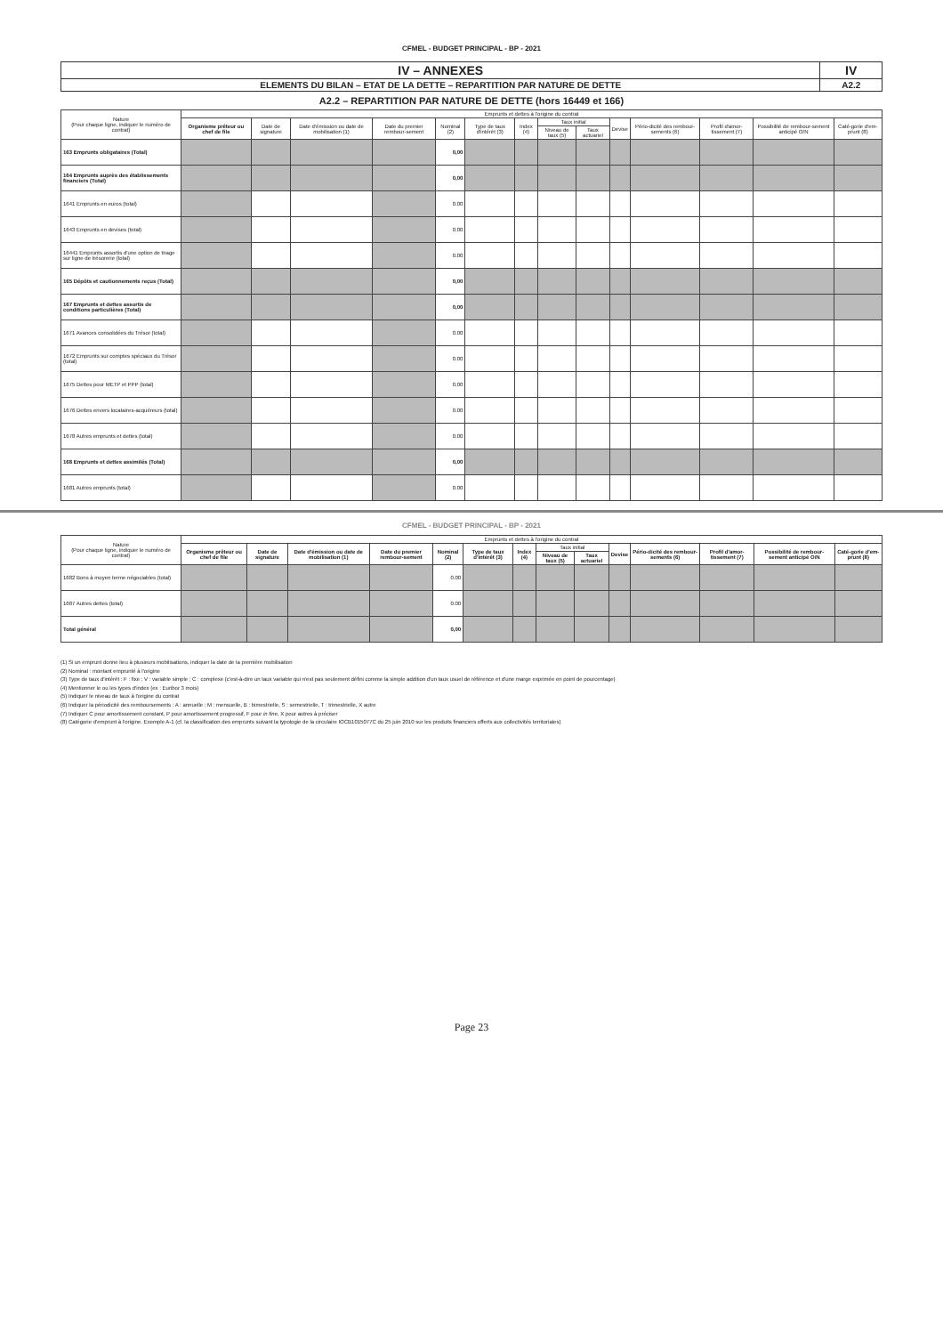CFMEL - BUDGET PRINCIPAL - BP - 2021
| IV – ANNEXES | IV |
| ELEMENTS DU BILAN – ETAT DE LA DETTE – REPARTITION PAR NATURE DE DETTE | A2.2 |
A2.2 – REPARTITION PAR NATURE DE DETTE (hors 16449 et 166)
| Nature (Pour chaque ligne, indiquer le numéro de contrat) | Emprunts et dettes à l'origine du contrat | | | | | | | | | | | | | |
| --- | --- | --- | --- | --- | --- | --- | --- | --- | --- | --- | --- | --- | --- | --- |
| | Organisme prêteur ou chef de file | Date de signature | Date d'émission ou date de mobilisation (1) | Date du premier rembour-sement | Nominal (2) | Type de taux d'intérêt (3) | Index (4) | Taux initial | | Devise | Pério-dicité des rembour-sements (6) | Profil d'amor-tissement (7) | Possibilité de rembour-sement anticipé O/N | Caté-gorie d'em-prunt (8) |
| | | | | | | | | Niveau de taux (5) | Taux actuariel | | | | | |
| 163 Emprunts obligataires (Total) | | | | | 0,00 | | | | | | | | | |
| 164 Emprunts auprès des établissements financiers (Total) | | | | | 0,00 | | | | | | | | | |
| 1641 Emprunts en euros (total) | | | | | 0.00 | | | | | | | | | |
| 1643 Emprunts en devises (total) | | | | | 0.00 | | | | | | | | | |
| 16441 Emprunts assortis d'une option de tirage sur ligne de trésorerie (total) | | | | | 0.00 | | | | | | | | | |
| 165 Dépôts et cautionnements reçus (Total) | | | | | 0,00 | | | | | | | | | |
| 167 Emprunts et dettes assortis de conditions particulières (Total) | | | | | 0,00 | | | | | | | | | |
| 1671 Avances consolidées du Trésor (total) | | | | | 0.00 | | | | | | | | | |
| 1672 Emprunts sur comptes spéciaux du Trésor (total) | | | | | 0.00 | | | | | | | | | |
| 1675 Dettes pour METP et PPP (total) | | | | | 0.00 | | | | | | | | | |
| 1676 Dettes envers locataires-acquéreurs (total) | | | | | 0.00 | | | | | | | | | |
| 1678 Autres emprunts et dettes (total) | | | | | 0.00 | | | | | | | | | |
| 168 Emprunts et dettes assimilés (Total) | | | | | 0,00 | | | | | | | | | |
| 1681 Autres emprunts (total) | | | | | 0.00 | | | | | | | | | |
CFMEL - BUDGET PRINCIPAL - BP - 2021
| Nature (Pour chaque ligne, indiquer le numéro de contrat) | Emprunts et dettes à l'origine du contrat | | | | | | | | | | | | | |
| --- | --- | --- | --- | --- | --- | --- | --- | --- | --- | --- | --- | --- | --- | --- |
| | Organisme prêteur ou chef de file | Date de signature | Date d'émission ou date de mobilisation (1) | Date du premier rembour-sement | Nominal (2) | Type de taux d'intérêt (3) | Index (4) | Taux initial | | Devise | Pério-dicité des rembour-sements (6) | Profil d'amor-tissement (7) | Possibilité de rembour-sement anticipé O/N | Caté-gorie d'em-prunt (8) |
| | | | | | | | | Niveau de taux (5) | Taux actuariel | | | | | |
| 1682 Bons à moyen terme négociables (total) | | | | | 0.00 | | | | | | | | | |
| 1687 Autres dettes (total) | | | | | 0.00 | | | | | | | | | |
| Total général | | | | | 0,00 | | | | | | | | | |
(1) Si un emprunt donne lieu à plusieurs mobilisations, indiquer la date de la première mobilisation
(2) Nominal : montant emprunté à l'origine
(3) Type de taux d'intérêt : F : fixe ; V : variable simple ; C : complexe (c'est-à-dire un taux variable qui n'est pas seulement défini comme la simple addition d'un taux usuel de référence et d'une marge exprimée en point de pourcentage)
(4) Mentionner le ou les types d'index (ex : Euribor 3 mois)
(5) Indiquer le niveau de taux à l'origine du contrat
(6) Indiquer la périodicité des remboursements : A : annuelle ; M : mensuelle, B : bimestrielle, S : semestrielle, T : trimestrielle, X autre
(7) Indiquer C pour amortissement constant, P pour amortissement progressif, F pour in fine, X pour autres à préciser
(8) Catégorie d'emprunt à l'origine. Exemple A-1 (cf. la classification des emprunts suivant la typologie de la circulaire IOCB1015077C du 25 juin 2010 sur les produits financiers offerts aux collectivités territoriales)
Page 23